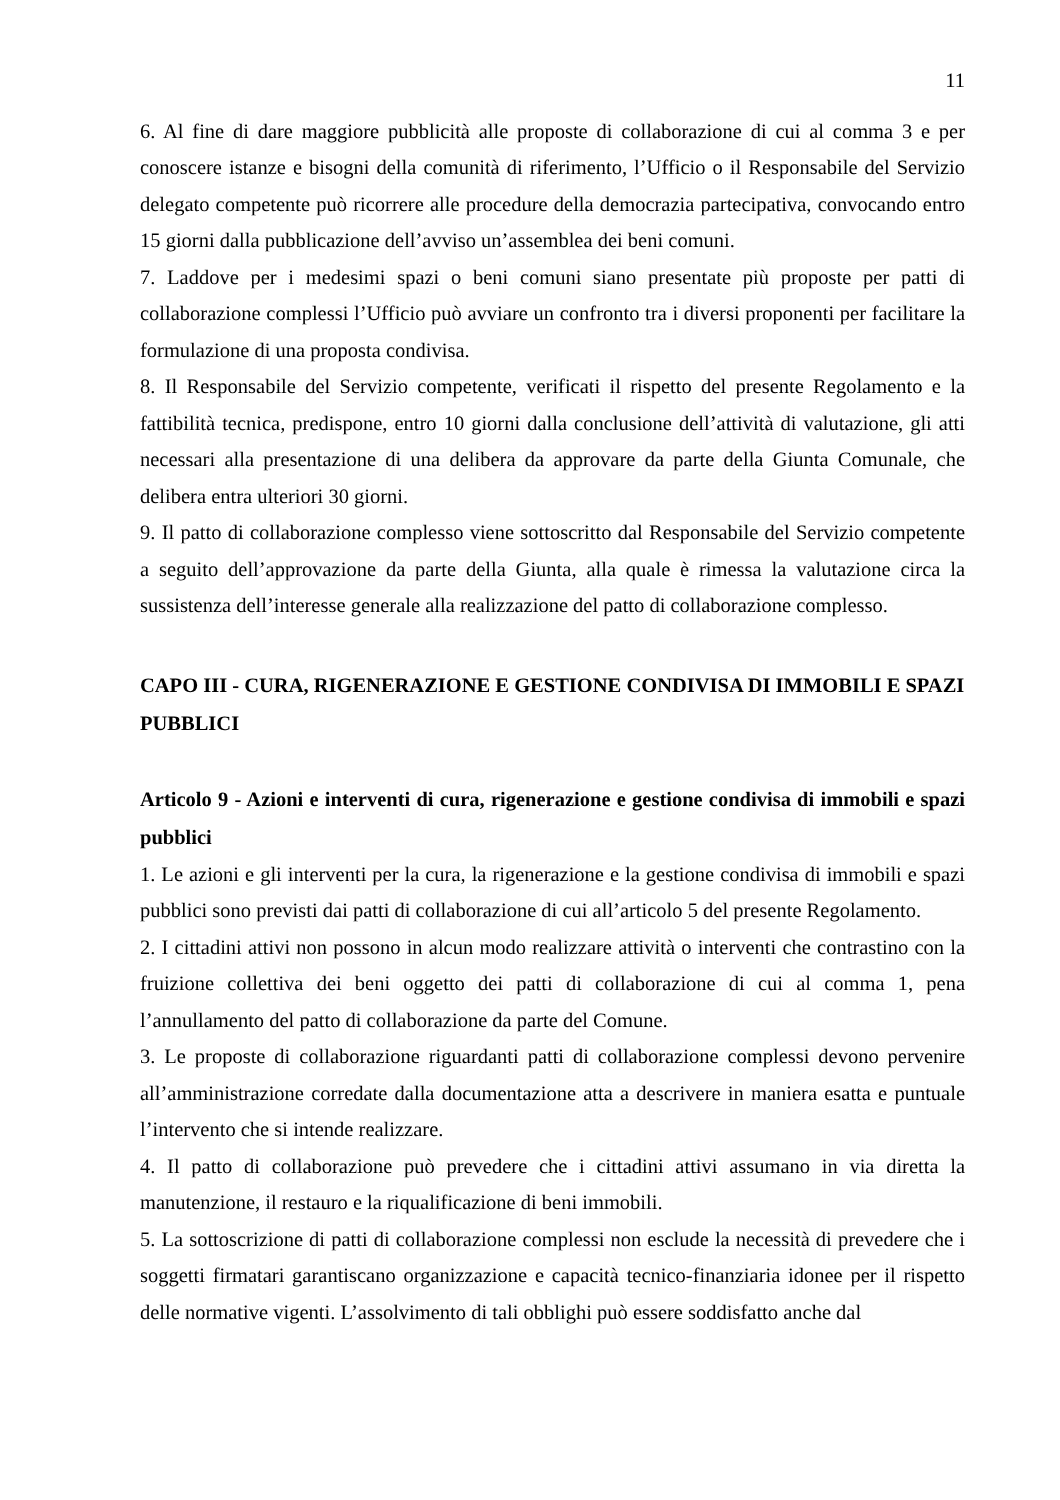11
6. Al fine di dare maggiore pubblicità alle proposte di collaborazione di cui al comma 3 e per conoscere istanze e bisogni della comunità di riferimento, l’Ufficio o il Responsabile del Servizio delegato competente può ricorrere alle procedure della democrazia partecipativa, convocando entro 15 giorni dalla pubblicazione dell’avviso un’assemblea dei beni comuni.
7. Laddove per i medesimi spazi o beni comuni siano presentate più proposte per patti di collaborazione complessi l’Ufficio può avviare un confronto tra i diversi proponenti per facilitare la formulazione di una proposta condivisa.
8. Il Responsabile del Servizio competente, verificati il rispetto del presente Regolamento e la fattibilità tecnica, predispone, entro 10 giorni dalla conclusione dell’attività di valutazione, gli atti necessari alla presentazione di una delibera da approvare da parte della Giunta Comunale, che delibera entra ulteriori 30 giorni.
9. Il patto di collaborazione complesso viene sottoscritto dal Responsabile del Servizio competente a seguito dell’approvazione da parte della Giunta, alla quale è rimessa la valutazione circa la sussistenza dell’interesse generale alla realizzazione del patto di collaborazione complesso.
CAPO III - CURA, RIGENERAZIONE E GESTIONE CONDIVISA DI IMMOBILI E SPAZI PUBBLICI
Articolo 9 - Azioni e interventi di cura, rigenerazione e gestione condivisa di immobili e spazi pubblici
1. Le azioni e gli interventi per la cura, la rigenerazione e la gestione condivisa di immobili e spazi pubblici sono previsti dai patti di collaborazione di cui all’articolo 5 del presente Regolamento.
2. I cittadini attivi non possono in alcun modo realizzare attività o interventi che contrastino con la fruizione collettiva dei beni oggetto dei patti di collaborazione di cui al comma 1, pena l’annullamento del patto di collaborazione da parte del Comune.
3. Le proposte di collaborazione riguardanti patti di collaborazione complessi devono pervenire all’amministrazione corredate dalla documentazione atta a descrivere in maniera esatta e puntuale l’intervento che si intende realizzare.
4. Il patto di collaborazione può prevedere che i cittadini attivi assumano in via diretta la manutenzione, il restauro e la riqualificazione di beni immobili.
5. La sottoscrizione di patti di collaborazione complessi non esclude la necessità di prevedere che i soggetti firmatari garantiscano organizzazione e capacità tecnico-finanziaria idonee per il rispetto delle normative vigenti. L’assolvimento di tali obblighi può essere soddisfatto anche dal